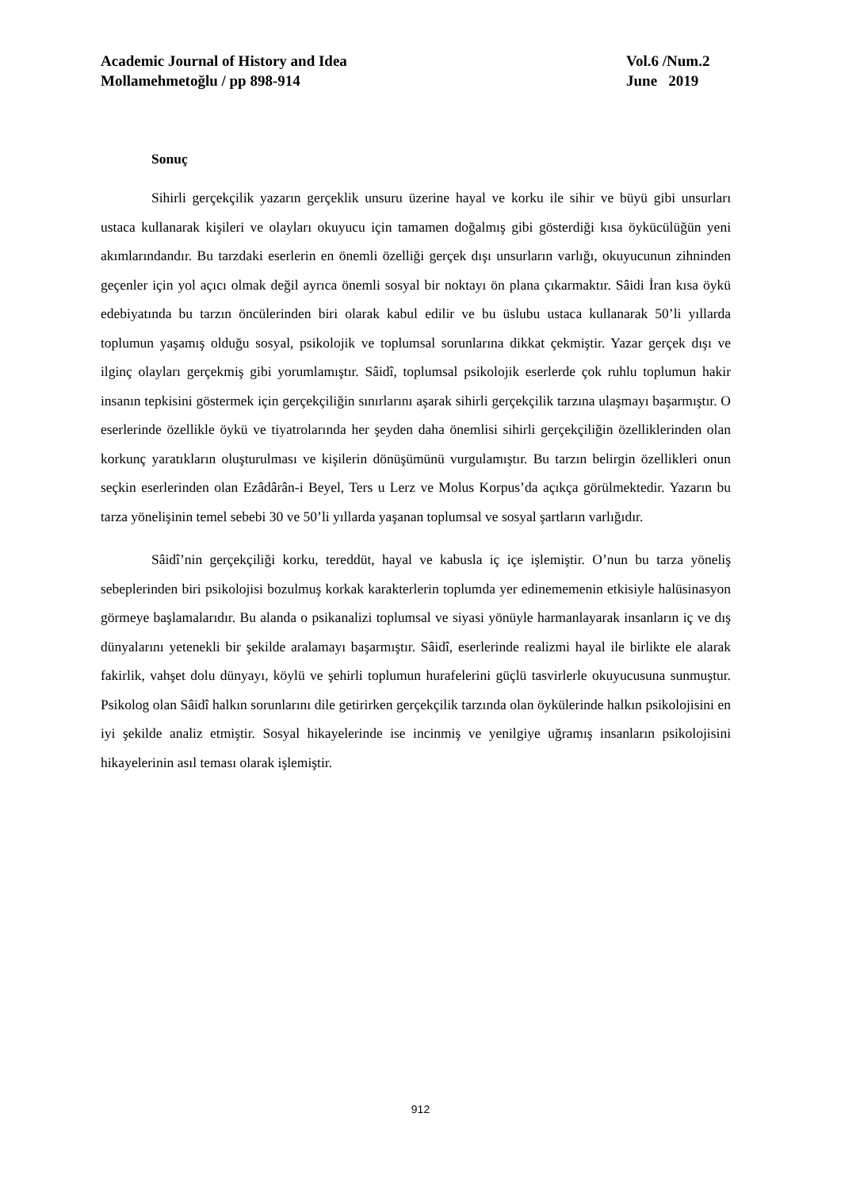Academic Journal of History and Idea Vol.6 /Num.2
Mollamehmetoğlu / pp 898-914 June 2019
Sonuç
Sihirli gerçekçilik yazarın gerçeklik unsuru üzerine hayal ve korku ile sihir ve büyü gibi unsurları ustaca kullanarak kişileri ve olayları okuyucu için tamamen doğalmış gibi gösterdiği kısa öykücülüğün yeni akımlarındandır. Bu tarzdaki eserlerin en önemli özelliği gerçek dışı unsurların varlığı, okuyucunun zihninden geçenler için yol açıcı olmak değil ayrıca önemli sosyal bir noktayı ön plana çıkarmaktır. Sâidi İran kısa öykü edebiyatında bu tarzın öncülerinden biri olarak kabul edilir ve bu üslubu ustaca kullanarak 50’li yıllarda toplumun yaşamış olduğu sosyal, psikolojik ve toplumsal sorunlarına dikkat çekmiştir. Yazar gerçek dışı ve ilginç olayları gerçekmiş gibi yorumlamıştır. Sâidî, toplumsal psikolojik eserlerde çok ruhlu toplumun hakir insanın tepkisini göstermek için gerçekçiliğin sınırlarını aşarak sihirli gerçekçilik tarzına ulaşmayı başarmıştır. O eserlerinde özellikle öykü ve tiyatrolarında her şeyden daha önemlisi sihirli gerçekçiliğin özelliklerinden olan korkunç yaratıkların oluşturulması ve kişilerin dönüşümünü vurgulamıştır. Bu tarzın belirgin özellikleri onun seçkin eserlerinden olan Ezâdârân-i Beyel, Ters u Lerz ve Molus Korpus’da açıkça görülmektedir. Yazarın bu tarza yönelişinin temel sebebi 30 ve 50’li yıllarda yaşanan toplumsal ve sosyal şartların varlığıdır.
Sâidî’nin gerçekçiliği korku, tereddüt, hayal ve kabusla iç içe işlemiştir. O’nun bu tarza yöneliş sebeplerinden biri psikolojisi bozulmuş korkak karakterlerin toplumda yer edinememenin etkisiyle halüsinasyon görmeye başlamalarıdır. Bu alanda o psikanalizi toplumsal ve siyasi yönüyle harmanlayarak insanların iç ve dış dünyalarını yetenekli bir şekilde aralamayı başarmıştır. Sâidî, eserlerinde realizmi hayal ile birlikte ele alarak fakirlik, vahşet dolu dünyayı, köylü ve şehirli toplumun hurafelerini güçlü tasvirlerle okuyucusuna sunmuştur. Psikolog olan Sâidî halkın sorunlarını dile getirirken gerçekçilik tarzında olan öykülerinde halkın psikolojisini en iyi şekilde analiz etmiştir. Sosyal hikayelerinde ise incinmiş ve yenilgiye uğramış insanların psikolojisini hikayelerinin asıl teması olarak işlemiştir.
912